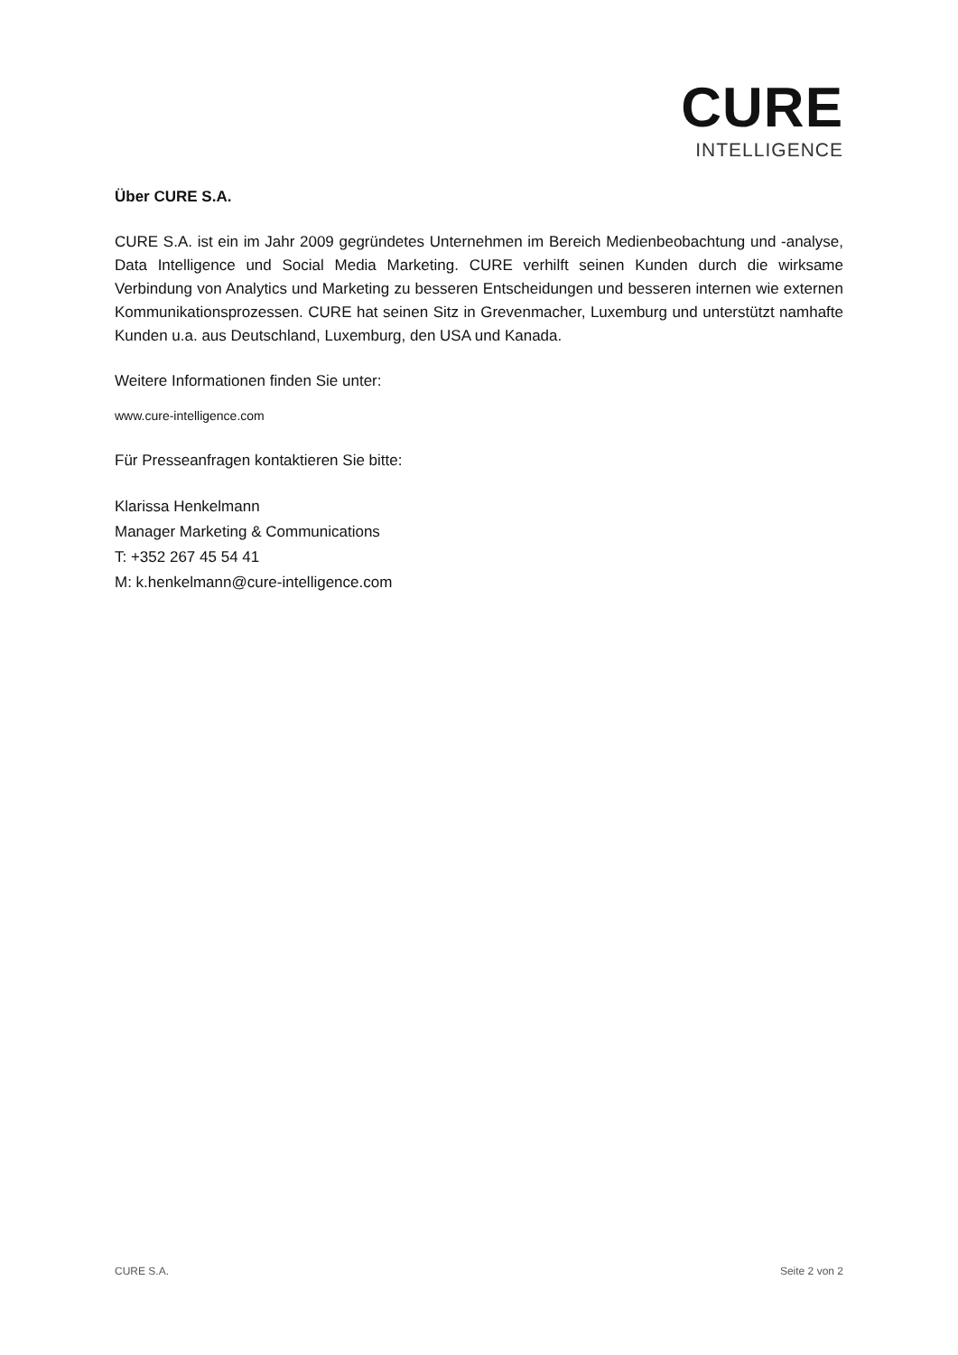CURE
INTELLIGENCE
Über CURE S.A.
CURE S.A. ist ein im Jahr 2009 gegründetes Unternehmen im Bereich Medienbeobachtung und -analyse, Data Intelligence und Social Media Marketing. CURE verhilft seinen Kunden durch die wirksame Verbindung von Analytics und Marketing zu besseren Entscheidungen und besseren internen wie externen Kommunikationsprozessen. CURE hat seinen Sitz in Grevenmacher, Luxemburg und unterstützt namhafte Kunden u.a. aus Deutschland, Luxemburg, den USA und Kanada.
Weitere Informationen finden Sie unter:
www.cure-intelligence.com
Für Presseanfragen kontaktieren Sie bitte:
Klarissa Henkelmann
Manager Marketing & Communications
T: +352 267 45 54 41
M: k.henkelmann@cure-intelligence.com
CURE S.A. Seite 2 von 2